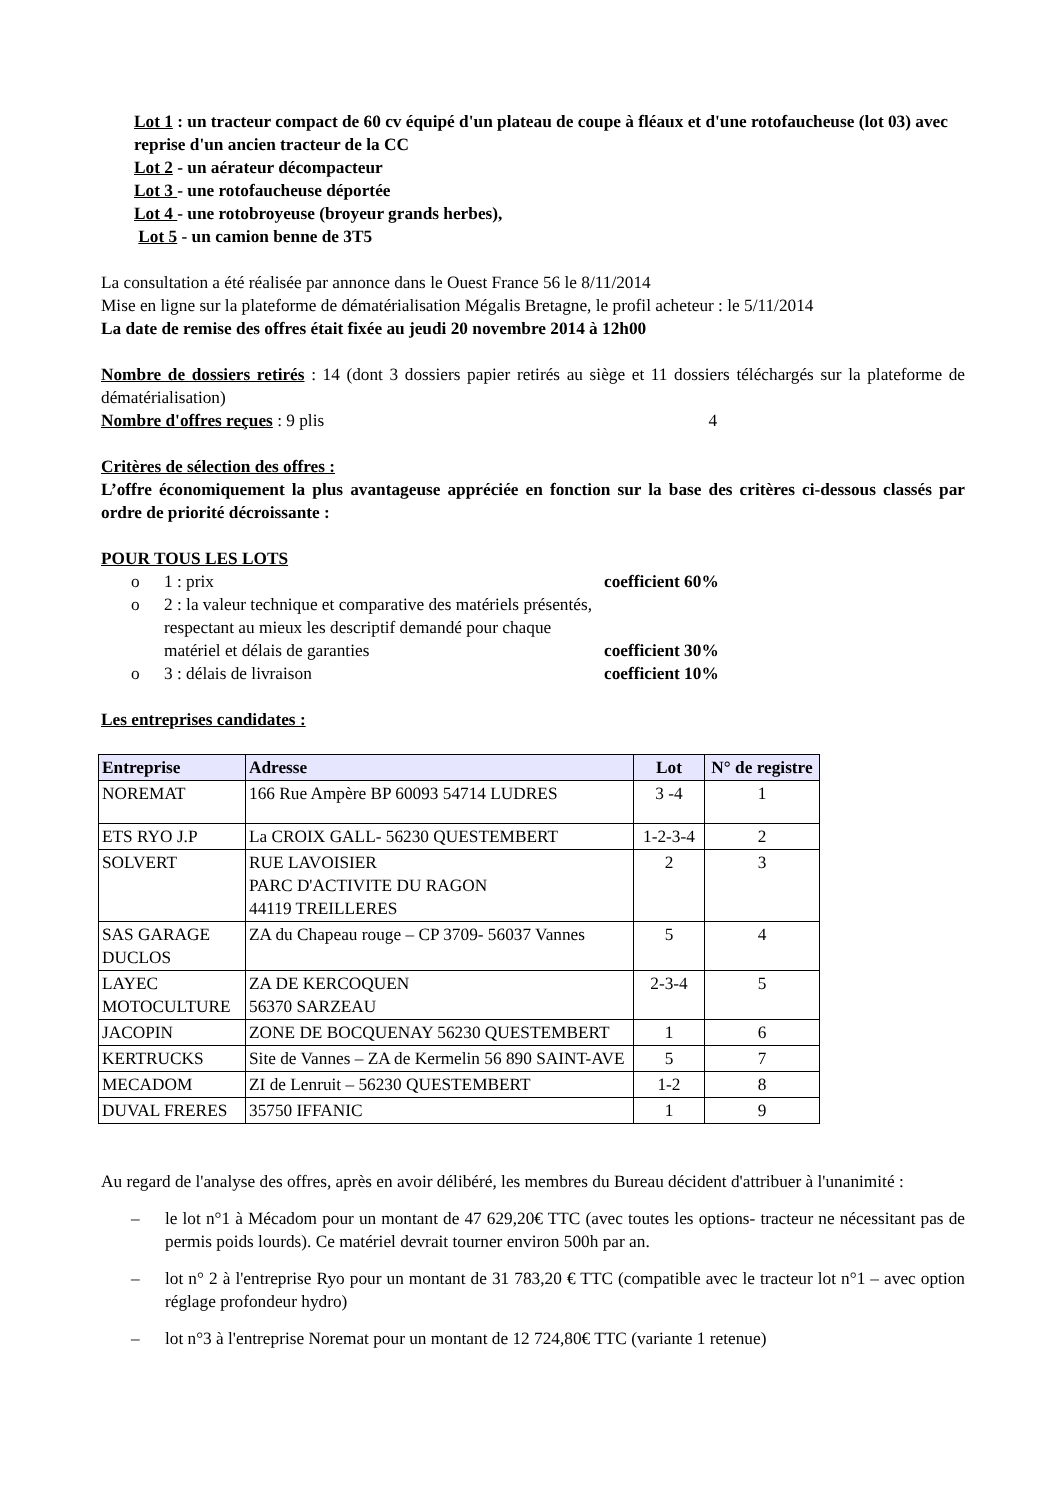Lot 1 : un tracteur compact de 60 cv équipé d'un plateau de coupe à fléaux et d'une rotofaucheuse (lot 03) avec reprise d'un ancien tracteur de la CC
Lot 2 - un aérateur décompacteur
Lot 3 - une rotofaucheuse déportée
Lot 4 - une rotobroyeuse (broyeur grands herbes),
Lot 5 - un camion benne de 3T5
La consultation a été réalisée par annonce dans le Ouest France 56 le 8/11/2014
Mise en ligne sur la plateforme de dématérialisation Mégalis Bretagne, le profil acheteur : le 5/11/2014
La date de remise des offres était fixée au jeudi 20 novembre 2014 à 12h00
Nombre de dossiers retirés : 14 (dont 3 dossiers papier retirés au siège et 11 dossiers téléchargés sur la plateforme de dématérialisation)
Nombre d'offres reçues : 9 plis 4
Critères de sélection des offres :
L’offre économiquement la plus avantageuse appréciée en fonction sur la base des critères ci-dessous classés par ordre de priorité décroissante :
POUR TOUS LES LOTS
o 1 : prix coefficient 60%
o 2 : la valeur technique et comparative des matériels présentés, respectant au mieux les descriptif demandé pour chaque matériel et délais de garanties coefficient 30%
o 3 : délais de livraison coefficient 10%
Les entreprises candidates :
| Entreprise | Adresse | Lot | N° de registre |
| --- | --- | --- | --- |
| NOREMAT | 166 Rue Ampère BP 60093 54714 LUDRES | 3 -4 | 1 |
| ETS RYO J.P | La CROIX GALL- 56230 QUESTEMBERT | 1-2-3-4 | 2 |
| SOLVERT | RUE LAVOISIER PARC D'ACTIVITE DU RAGON 44119 TREILLERES | 2 | 3 |
| SAS GARAGE DUCLOS | ZA du Chapeau rouge – CP 3709- 56037 Vannes | 5 | 4 |
| LAYEC MOTOCULTURE | ZA DE KERCOQUEN 56370 SARZEAU | 2-3-4 | 5 |
| JACOPIN | ZONE DE BOCQUENAY 56230 QUESTEMBERT | 1 | 6 |
| KERTRUCKS | Site de Vannes – ZA de Kermelin 56 890 SAINT-AVE | 5 | 7 |
| MECADOM | ZI de Lenruit – 56230 QUESTEMBERT | 1-2 | 8 |
| DUVAL FRERES | 35750 IFFANIC | 1 | 9 |
Au regard de l'analyse des offres, après en avoir délibéré, les membres du Bureau décident d'attribuer à l'unanimité :
– le lot n°1 à Mécadom pour un montant de 47 629,20€ TTC (avec toutes les options- tracteur ne nécessitant pas de permis poids lourds). Ce matériel devrait tourner environ 500h par an.
– lot n° 2 à l'entreprise Ryo pour un montant de 31 783,20 € TTC (compatible avec le tracteur lot n°1 – avec option réglage profondeur hydro)
– lot n°3 à l'entreprise Noremat pour un montant de 12 724,80€ TTC (variante 1 retenue)